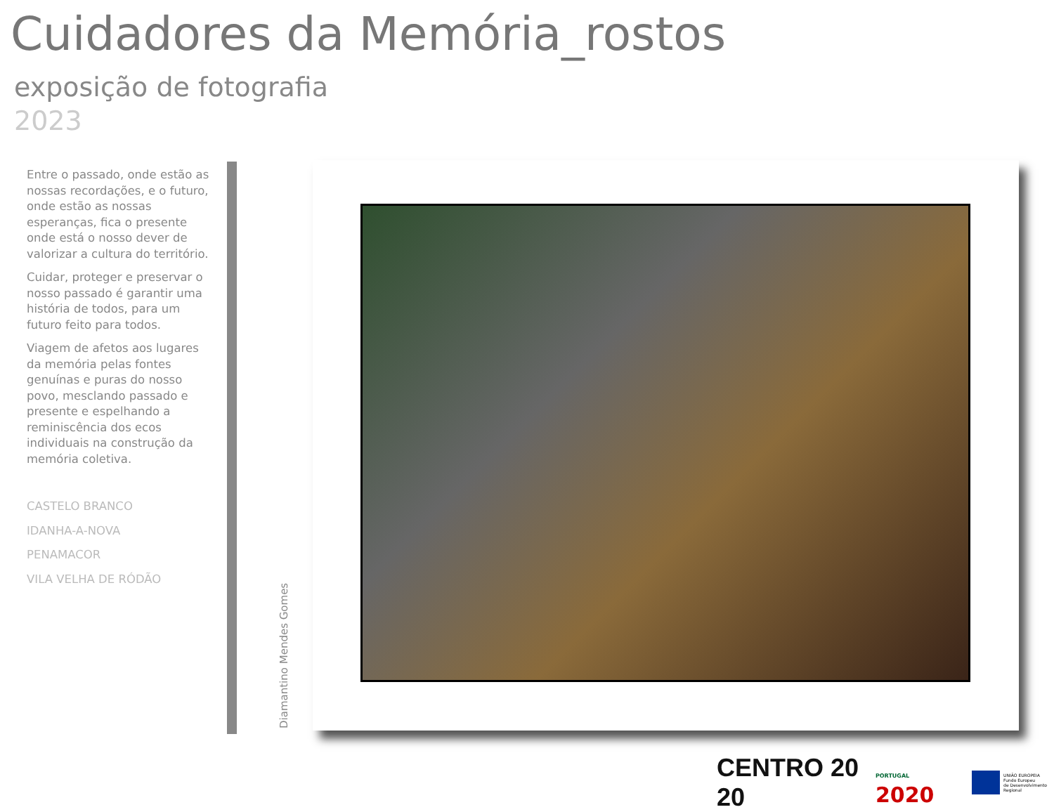Cuidadores da Memória_rostos
exposição de fotografia
2023
Entre o passado, onde estão as nossas recordações, e o futuro, onde estão as nossas esperanças, fica o presente onde está o nosso dever de valorizar a cultura do território.
Cuidar, proteger e preservar o nosso passado é garantir uma história de todos, para um futuro feito para todos.
Viagem de afetos aos lugares da memória pelas fontes genuínas e puras do nosso povo, mesclando passado e presente e espelhando a reminiscência dos ecos individuais na construção da memória coletiva.
CASTELO BRANCO
IDANHA-A-NOVA
PENAMACOR
VILA VELHA DE RÓDÃO
Diamantino Mendes Gomes
CENTRO 20 20
PORTUGAL 2020
UNIÃO EUROPEIA
Fundo Europeu
de Desenvolvimento Regional